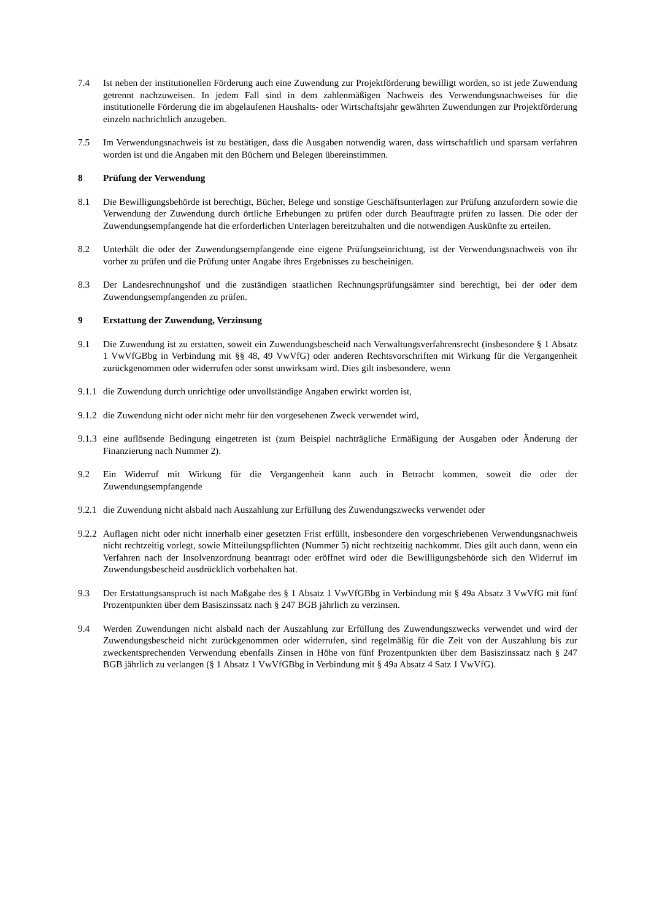7.4 Ist neben der institutionellen Förderung auch eine Zuwendung zur Projektförderung bewilligt worden, so ist jede Zuwendung getrennt nachzuweisen. In jedem Fall sind in dem zahlenmäßigen Nachweis des Verwendungsnachweises für die institutionelle Förderung die im abgelaufenen Haushalts- oder Wirtschaftsjahr gewährten Zuwendungen zur Projektförderung einzeln nachrichtlich anzugeben.
7.5 Im Verwendungsnachweis ist zu bestätigen, dass die Ausgaben notwendig waren, dass wirtschaftlich und sparsam verfahren worden ist und die Angaben mit den Büchern und Belegen übereinstimmen.
8 Prüfung der Verwendung
8.1 Die Bewilligungsbehörde ist berechtigt, Bücher, Belege und sonstige Geschäftsunterlagen zur Prüfung anzufordern sowie die Verwendung der Zuwendung durch örtliche Erhebungen zu prüfen oder durch Beauftragte prüfen zu lassen. Die oder der Zuwendungsempfangende hat die erforderlichen Unterlagen bereitzuhalten und die notwendigen Auskünfte zu erteilen.
8.2 Unterhält die oder der Zuwendungsempfangende eine eigene Prüfungseinrichtung, ist der Verwendungsnachweis von ihr vorher zu prüfen und die Prüfung unter Angabe ihres Ergebnisses zu bescheinigen.
8.3 Der Landesrechnungshof und die zuständigen staatlichen Rechnungsprüfungsämter sind berechtigt, bei der oder dem Zuwendungsempfangenden zu prüfen.
9 Erstattung der Zuwendung, Verzinsung
9.1 Die Zuwendung ist zu erstatten, soweit ein Zuwendungsbescheid nach Verwaltungsverfahrensrecht (insbesondere § 1 Absatz 1 VwVfGBbg in Verbindung mit §§ 48, 49 VwVfG) oder anderen Rechtsvorschriften mit Wirkung für die Vergangenheit zurückgenommen oder widerrufen oder sonst unwirksam wird. Dies gilt insbesondere, wenn
9.1.1
die Zuwendung durch unrichtige oder unvollständige Angaben erwirkt worden ist,
9.1.2
die Zuwendung nicht oder nicht mehr für den vorgesehenen Zweck verwendet wird,
9.1.3
eine auflösende Bedingung eingetreten ist (zum Beispiel nachträgliche Ermäßigung der Ausgaben oder Änderung der Finanzierung nach Nummer 2).
9.2 Ein Widerruf mit Wirkung für die Vergangenheit kann auch in Betracht kommen, soweit die oder der Zuwendungsempfangende
9.2.1
die Zuwendung nicht alsbald nach Auszahlung zur Erfüllung des Zuwendungszwecks verwendet oder
9.2.2
Auflagen nicht oder nicht innerhalb einer gesetzten Frist erfüllt, insbesondere den vorgeschriebenen Verwendungsnachweis nicht rechtzeitig vorlegt, sowie Mitteilungspflichten (Nummer 5) nicht rechtzeitig nachkommt. Dies gilt auch dann, wenn ein Verfahren nach der Insolvenzordnung beantragt oder eröffnet wird oder die Bewilligungsbehörde sich den Widerruf im Zuwendungsbescheid ausdrücklich vorbehalten hat.
9.3 Der Erstattungsanspruch ist nach Maßgabe des § 1 Absatz 1 VwVfGBbg in Verbindung mit § 49a Absatz 3 VwVfG mit fünf Prozentpunkten über dem Basiszinssatz nach § 247 BGB jährlich zu verzinsen.
9.4 Werden Zuwendungen nicht alsbald nach der Auszahlung zur Erfüllung des Zuwendungszwecks verwendet und wird der Zuwendungsbescheid nicht zurückgenommen oder widerrufen, sind regelmäßig für die Zeit von der Auszahlung bis zur zweckentsprechenden Verwendung ebenfalls Zinsen in Höhe von fünf Prozentpunkten über dem Basiszinssatz nach § 247 BGB jährlich zu verlangen (§ 1 Absatz 1 VwVfGBbg in Verbindung mit § 49a Absatz 4 Satz 1 VwVfG).